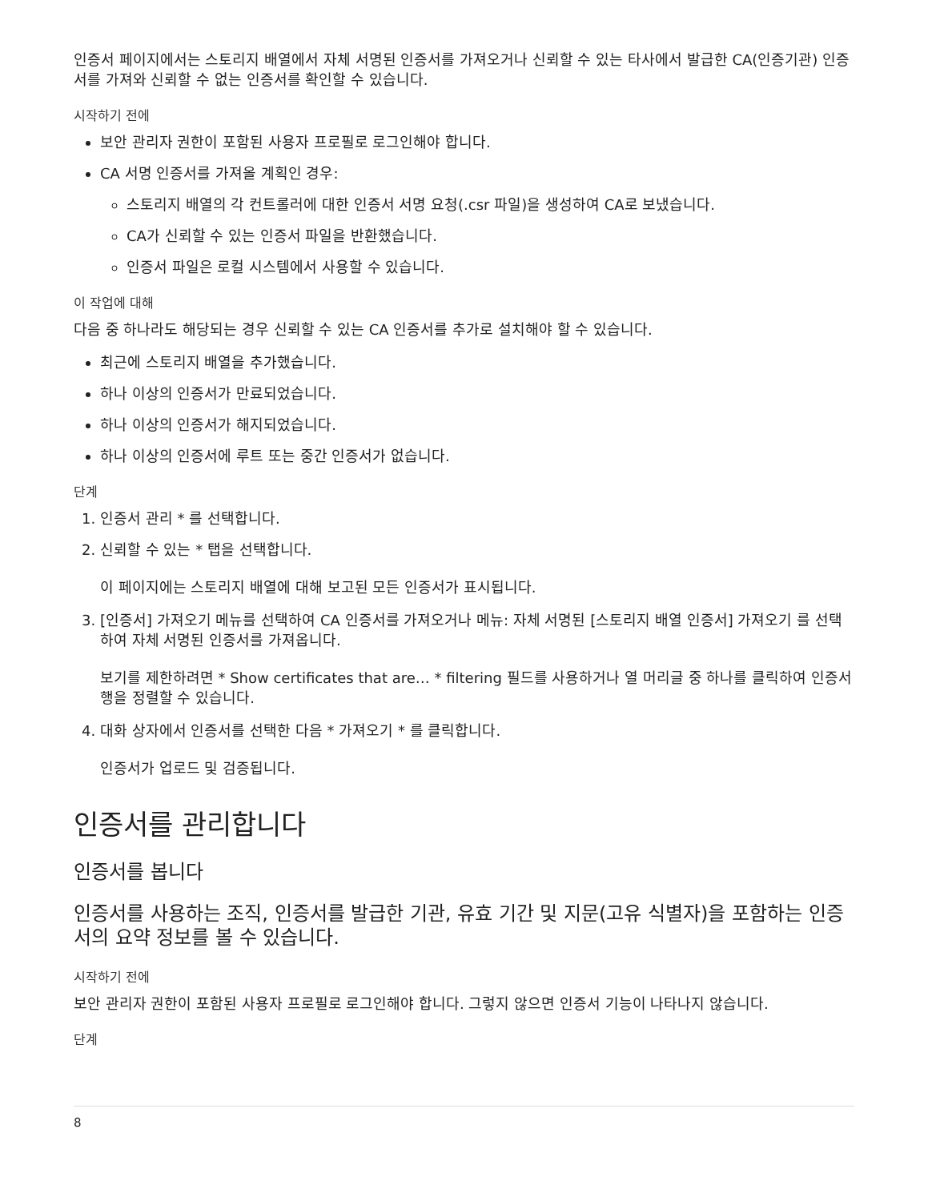인증서 페이지에서는 스토리지 배열에서 자체 서명된 인증서를 가져오거나 신뢰할 수 있는 타사에서 발급한 CA(인증기관) 인증서를 가져와 신뢰할 수 없는 인증서를 확인할 수 있습니다.
시작하기 전에
보안 관리자 권한이 포함된 사용자 프로필로 로그인해야 합니다.
CA 서명 인증서를 가져올 계획인 경우:
스토리지 배열의 각 컨트롤러에 대한 인증서 서명 요청(.csr 파일)을 생성하여 CA로 보냈습니다.
CA가 신뢰할 수 있는 인증서 파일을 반환했습니다.
인증서 파일은 로컬 시스템에서 사용할 수 있습니다.
이 작업에 대해
다음 중 하나라도 해당되는 경우 신뢰할 수 있는 CA 인증서를 추가로 설치해야 할 수 있습니다.
최근에 스토리지 배열을 추가했습니다.
하나 이상의 인증서가 만료되었습니다.
하나 이상의 인증서가 해지되었습니다.
하나 이상의 인증서에 루트 또는 중간 인증서가 없습니다.
단계
1. 인증서 관리 * 를 선택합니다.
2. 신뢰할 수 있는 * 탭을 선택합니다.
이 페이지에는 스토리지 배열에 대해 보고된 모든 인증서가 표시됩니다.
3. [인증서] 가져오기 메뉴를 선택하여 CA 인증서를 가져오거나 메뉴: 자체 서명된 [스토리지 배열 인증서] 가져오기 를 선택하여 자체 서명된 인증서를 가져옵니다.
보기를 제한하려면 * Show certificates that are… * filtering 필드를 사용하거나 열 머리글 중 하나를 클릭하여 인증서 행을 정렬할 수 있습니다.
4. 대화 상자에서 인증서를 선택한 다음 * 가져오기 * 를 클릭합니다.
인증서가 업로드 및 검증됩니다.
인증서를 관리합니다
인증서를 봅니다
인증서를 사용하는 조직, 인증서를 발급한 기관, 유효 기간 및 지문(고유 식별자)을 포함하는 인증서의 요약 정보를 볼 수 있습니다.
시작하기 전에
보안 관리자 권한이 포함된 사용자 프로필로 로그인해야 합니다. 그렇지 않으면 인증서 기능이 나타나지 않습니다.
단계
8